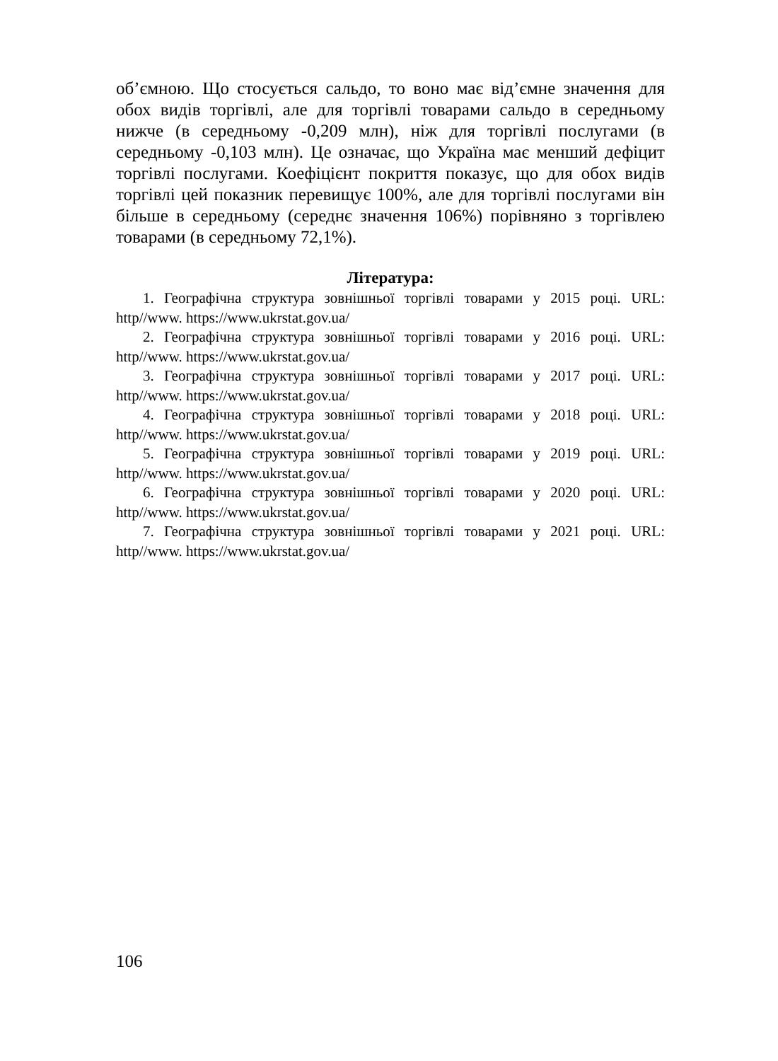об’ємною. Що стосується сальдо, то воно має від’ємне значення для обох видів торгівлі, але для торгівлі товарами сальдо в середньому нижче (в середньому -0,209 млн), ніж для торгівлі послугами (в середньому -0,103 млн). Це означає, що Україна має менший дефіцит торгівлі послугами. Коефіцієнт покриття показує, що для обох видів торгівлі цей показник перевищує 100%, але для торгівлі послугами він більше в середньому (середнє значення 106%) порівняно з торгівлею товарами (в середньому 72,1%).
Література:
1. Географічна структура зовнішньої торгівлі товарами у 2015 році. URL: http//www. https://www.ukrstat.gov.ua/
2. Географічна структура зовнішньої торгівлі товарами у 2016 році. URL: http//www. https://www.ukrstat.gov.ua/
3. Географічна структура зовнішньої торгівлі товарами у 2017 році. URL: http//www. https://www.ukrstat.gov.ua/
4. Географічна структура зовнішньої торгівлі товарами у 2018 році. URL: http//www. https://www.ukrstat.gov.ua/
5. Географічна структура зовнішньої торгівлі товарами у 2019 році. URL: http//www. https://www.ukrstat.gov.ua/
6. Географічна структура зовнішньої торгівлі товарами у 2020 році. URL: http//www. https://www.ukrstat.gov.ua/
7. Географічна структура зовнішньої торгівлі товарами у 2021 році. URL: http//www. https://www.ukrstat.gov.ua/
106